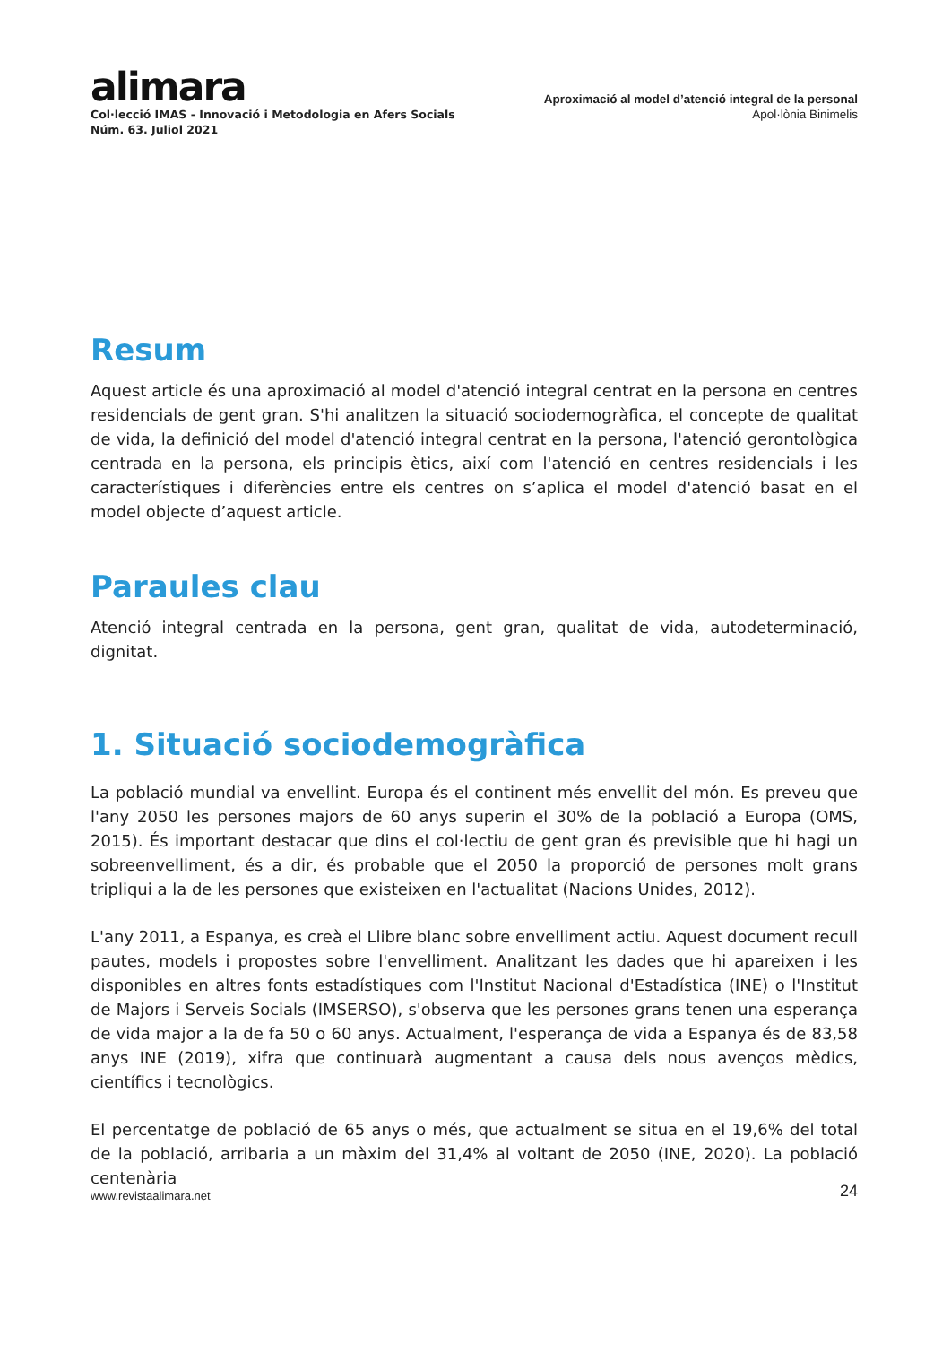alimara
Col·lecció IMAS - Innovació i Metodologia en Afers Socials
Núm. 63. Juliol 2021
Aproximació al model d’atenció integral de la personal
Apol·lònia Binimelis
Resum
Aquest article és una aproximació al model d'atenció integral centrat en la persona en centres residencials de gent gran. S'hi analitzen la situació sociodemogràfica, el concepte de qualitat de vida, la definició del model d'atenció integral centrat en la persona, l'atenció gerontològica centrada en la persona, els principis ètics, així com l'atenció en centres residencials i les característiques i diferències entre els centres on s’aplica el model d'atenció basat en el model objecte d’aquest article.
Paraules clau
Atenció integral centrada en la persona, gent gran, qualitat de vida, autodeterminació, dignitat.
1. Situació sociodemogràfica
La població mundial va envellint. Europa és el continent més envellit del món. Es preveu que l'any 2050 les persones majors de 60 anys superin el 30% de la població a Europa (OMS, 2015). És important destacar que dins el col·lectiu de gent gran és previsible que hi hagi un sobreenvelliment, és a dir, és probable que el 2050 la proporció de persones molt grans tripliqui a la de les persones que existeixen en l'actualitat (Nacions Unides, 2012).
L'any 2011, a Espanya, es creà el Llibre blanc sobre envelliment actiu. Aquest document recull pautes, models i propostes sobre l'envelliment. Analitzant les dades que hi apareixen i les disponibles en altres fonts estadístiques com l'Institut Nacional d'Estadística (INE) o l'Institut de Majors i Serveis Socials (IMSERSO), s'observa que les persones grans tenen una esperança de vida major a la de fa 50 o 60 anys. Actualment, l'esperança de vida a Espanya és de 83,58 anys INE (2019), xifra que continuarà augmentant a causa dels nous avenços mèdics, científics i tecnològics.
El percentatge de població de 65 anys o més, que actualment se situa en el 19,6% del total de la població, arribaria a un màxim del 31,4% al voltant de 2050 (INE, 2020). La població centenària
www.revistaalimara.net 24